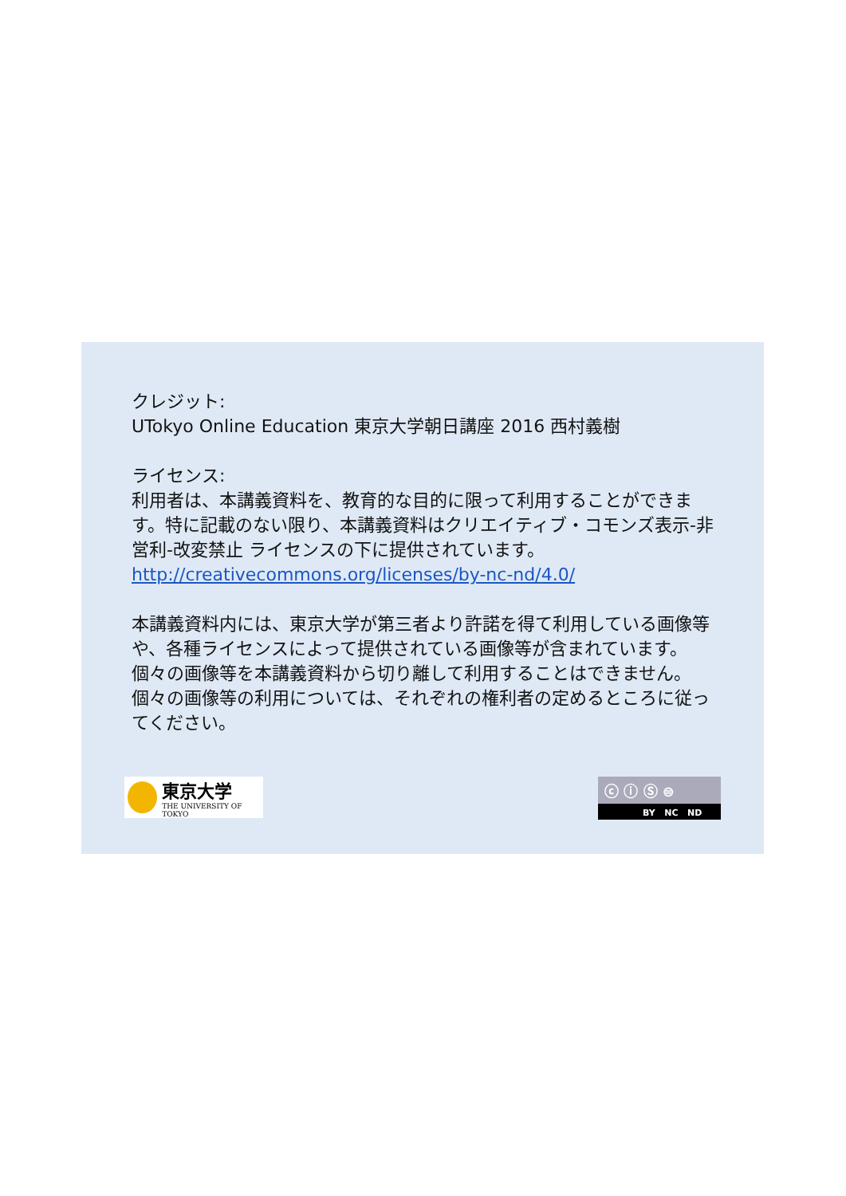クレジット:
UTokyo Online Education 東京大学朝日講座 2016 西村義樹
ライセンス:
利用者は、本講義資料を、教育的な目的に限って利用することができます。特に記載のない限り、本講義資料はクリエイティブ・コモンズ表示-非営利-改変禁止 ライセンスの下に提供されています。
http://creativecommons.org/licenses/by-nc-nd/4.0/
本講義資料内には、東京大学が第三者より許諾を得て利用している画像等や、各種ライセンスによって提供されている画像等が含まれています。個々の画像等を本講義資料から切り離して利用することはできません。個々の画像等の利用については、それぞれの権利者の定めるところに従ってください。
東京大学
THE UNIVERSITY OF TOKYO
ⓒ ⓘ Ⓢ ⊜
BY NC ND